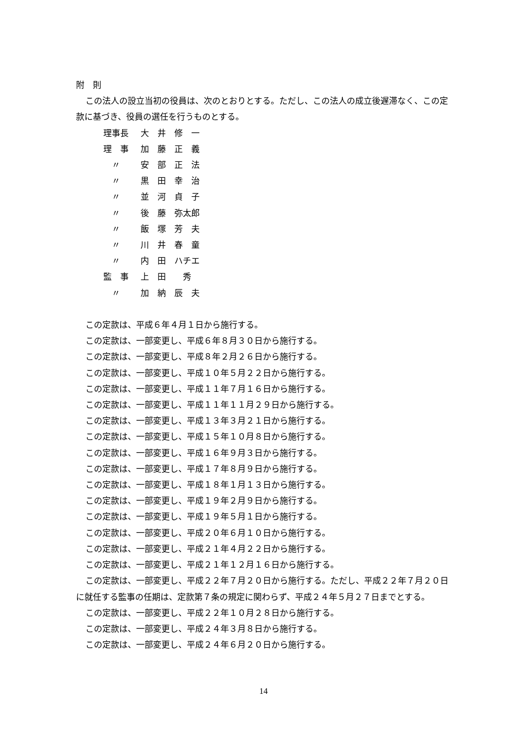附　則
この法人の設立当初の役員は、次のとおりとする。ただし、この法人の成立後遅滞なく、この定款に基づき、役員の選任を行うものとする。
| 理事長 | 大 井 修 一 |
| 理 事 | 加 藤 正 義 |
| 〃 | 安 部 正 法 |
| 〃 | 黒 田 幸 治 |
| 〃 | 並 河 貞 子 |
| 〃 | 後 藤 弥太郎 |
| 〃 | 飯 塚 芳 夫 |
| 〃 | 川 井 春 童 |
| 〃 | 内 田 ハチエ |
| 監 事 | 上 田 秀 |
| 〃 | 加 納 辰 夫 |
この定款は、平成６年４月１日から施行する。
この定款は、一部変更し、平成６年８月３０日から施行する。
この定款は、一部変更し、平成８年２月２６日から施行する。
この定款は、一部変更し、平成１０年５月２２日から施行する。
この定款は、一部変更し、平成１１年７月１６日から施行する。
この定款は、一部変更し、平成１１年１１月２９日から施行する。
この定款は、一部変更し、平成１３年３月２１日から施行する。
この定款は、一部変更し、平成１５年１０月８日から施行する。
この定款は、一部変更し、平成１６年９月３日から施行する。
この定款は、一部変更し、平成１７年８月９日から施行する。
この定款は、一部変更し、平成１８年１月１３日から施行する。
この定款は、一部変更し、平成１９年２月９日から施行する。
この定款は、一部変更し、平成１９年５月１日から施行する。
この定款は、一部変更し、平成２０年６月１０日から施行する。
この定款は、一部変更し、平成２１年４月２２日から施行する。
この定款は、一部変更し、平成２１年１２月１６日から施行する。
この定款は、一部変更し、平成２２年７月２０日から施行する。ただし、平成２２年７月２０日に就任する監事の任期は、定款第７条の規定に関わらず、平成２４年５月２７日までとする。
この定款は、一部変更し、平成２２年１０月２８日から施行する。
この定款は、一部変更し、平成２４年３月８日から施行する。
この定款は、一部変更し、平成２４年６月２０日から施行する。
14